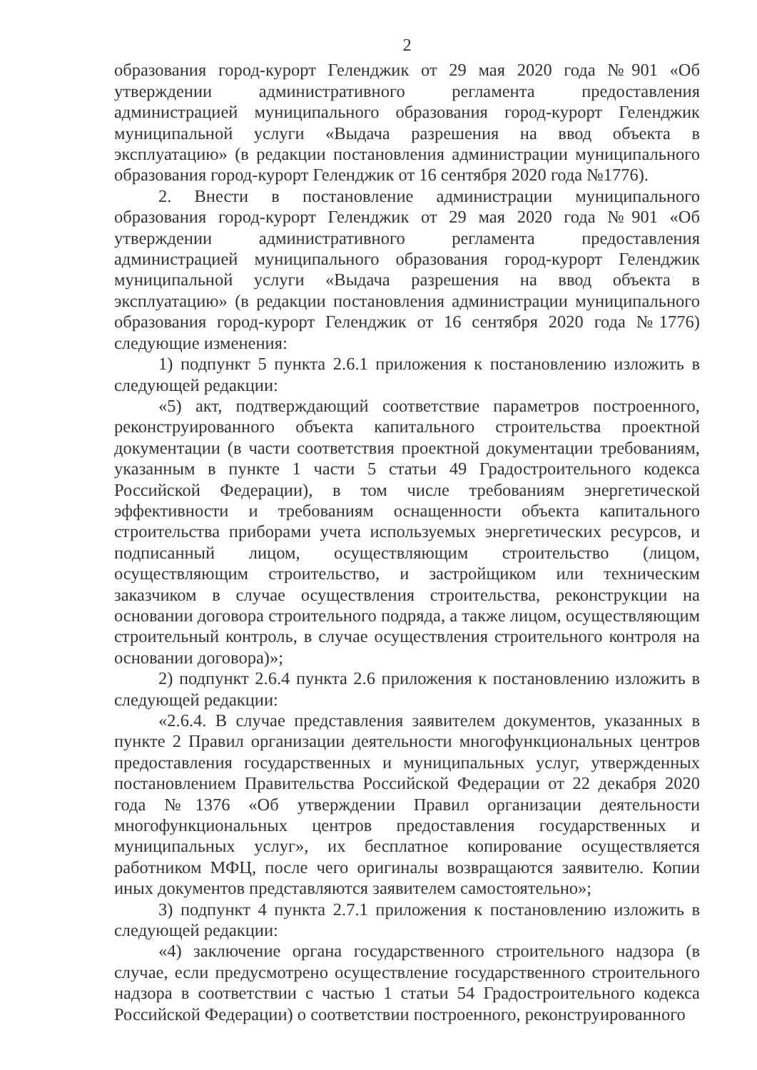2
образования город-курорт Геленджик от 29 мая 2020 года №901 «Об утверждении административного регламента предоставления администрацией муниципального образования город-курорт Геленджик муниципальной услуги «Выдача разрешения на ввод объекта в эксплуатацию» (в редакции постановления администрации муниципального образования город-курорт Геленджик от 16 сентября 2020 года №1776).
2. Внести в постановление администрации муниципального образования город-курорт Геленджик от 29 мая 2020 года №901 «Об утверждении административного регламента предоставления администрацией муниципального образования город-курорт Геленджик муниципальной услуги «Выдача разрешения на ввод объекта в эксплуатацию» (в редакции постановления администрации муниципального образования город-курорт Геленджик от 16 сентября 2020 года №1776) следующие изменения:
1) подпункт 5 пункта 2.6.1 приложения к постановлению изложить в следующей редакции:
«5) акт, подтверждающий соответствие параметров построенного, реконструированного объекта капитального строительства проектной документации (в части соответствия проектной документации требованиям, указанным в пункте 1 части 5 статьи 49 Градостроительного кодекса Российской Федерации), в том числе требованиям энергетической эффективности и требованиям оснащенности объекта капитального строительства приборами учета используемых энергетических ресурсов, и подписанный лицом, осуществляющим строительство (лицом, осуществляющим строительство, и застройщиком или техническим заказчиком в случае осуществления строительства, реконструкции на основании договора строительного подряда, а также лицом, осуществляющим строительный контроль, в случае осуществления строительного контроля на основании договора)»;
2) подпункт 2.6.4 пункта 2.6 приложения к постановлению изложить в следующей редакции:
«2.6.4. В случае представления заявителем документов, указанных в пункте 2 Правил организации деятельности многофункциональных центров предоставления государственных и муниципальных услуг, утвержденных постановлением Правительства Российской Федерации от 22 декабря 2020 года №1376 «Об утверждении Правил организации деятельности многофункциональных центров предоставления государственных и муниципальных услуг», их бесплатное копирование осуществляется работником МФЦ, после чего оригиналы возвращаются заявителю. Копии иных документов представляются заявителем самостоятельно»;
3) подпункт 4 пункта 2.7.1 приложения к постановлению изложить в следующей редакции:
«4) заключение органа государственного строительного надзора (в случае, если предусмотрено осуществление государственного строительного надзора в соответствии с частью 1 статьи 54 Градостроительного кодекса Российской Федерации) о соответствии построенного, реконструированного